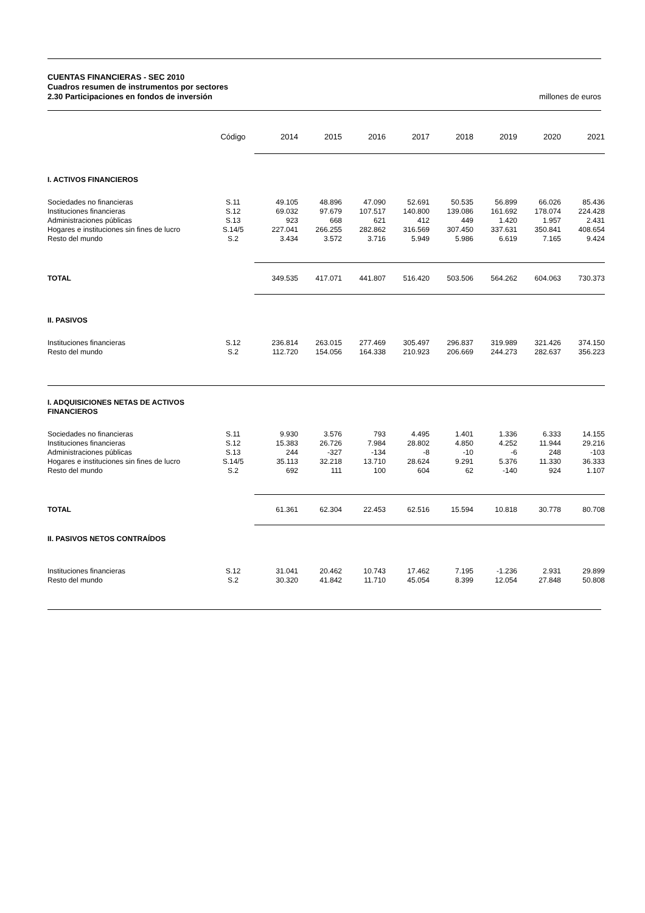CUENTAS FINANCIERAS - SEC 2010
Cuadros resumen de instrumentos por sectores
2.30 Participaciones en fondos de inversión millones de euros
| | Código | 2014 | 2015 | 2016 | 2017 | 2018 | 2019 | 2020 | 2021 |
| --- | --- | --- | --- | --- | --- | --- | --- | --- | --- |
| I. ACTIVOS FINANCIEROS | | | | | | | | | |
| Sociedades no financieras Instituciones financieras Administraciones públicas Hogares e instituciones sin fines de lucro Resto del mundo | S.11 S.12 S.13 S.14/5 S.2 | 49.105 69.032 923 227.041 3.434 | 48.896 97.679 668 266.255 3.572 | 47.090 107.517 621 282.862 3.716 | 52.691 140.800 412 316.569 5.949 | 50.535 139.086 449 307.450 5.986 | 56.899 161.692 1.420 337.631 6.619 | 66.026 178.074 1.957 350.841 7.165 | 85.436 224.428 2.431 408.654 9.424 |
| TOTAL | | 349.535 | 417.071 | 441.807 | 516.420 | 503.506 | 564.262 | 604.063 | 730.373 |
| II. PASIVOS | | | | | | | | | |
| Instituciones financieras Resto del mundo | S.12 S.2 | 236.814 112.720 | 263.015 154.056 | 277.469 164.338 | 305.497 210.923 | 296.837 206.669 | 319.989 244.273 | 321.426 282.637 | 374.150 356.223 |
| I. ADQUISICIONES NETAS DE ACTIVOS FINANCIEROS | | | | | | | | | |
| Sociedades no financieras Instituciones financieras Administraciones públicas Hogares e instituciones sin fines de lucro Resto del mundo | S.11 S.12 S.13 S.14/5 S.2 | 9.930 15.383 244 35.113 692 | 3.576 26.726 -327 32.218 111 | 793 7.984 -134 13.710 100 | 4.495 28.802 -8 28.624 604 | 1.401 4.850 -10 9.291 62 | 1.336 4.252 -6 5.376 -140 | 6.333 11.944 248 11.330 924 | 14.155 29.216 -103 36.333 1.107 |
| TOTAL | | 61.361 | 62.304 | 22.453 | 62.516 | 15.594 | 10.818 | 30.778 | 80.708 |
| II. PASIVOS NETOS CONTRAÍDOS | | | | | | | | | |
| Instituciones financieras Resto del mundo | S.12 S.2 | 31.041 30.320 | 20.462 41.842 | 10.743 11.710 | 17.462 45.054 | 7.195 8.399 | -1.236 12.054 | 2.931 27.848 | 29.899 50.808 |